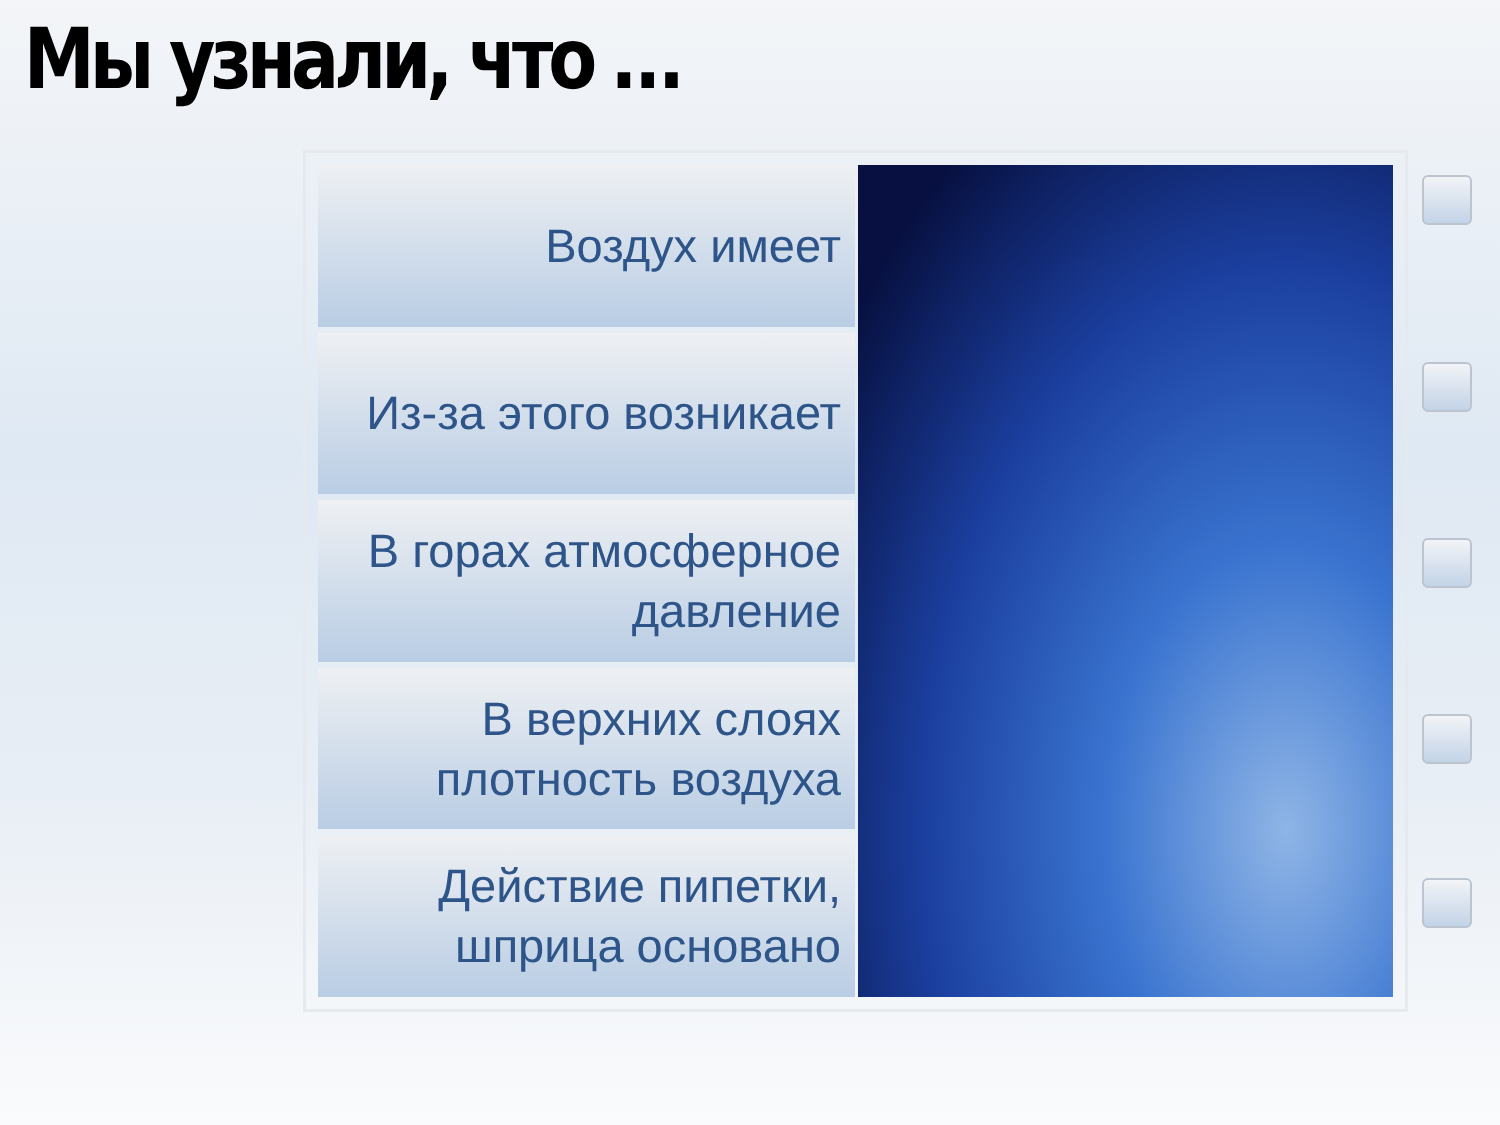Мы узнали, что …
Воздух имеет
Из-за этого возникает
В горах атмосферное
давление
В верхних слоях
плотность воздуха
Действие пипетки,
шприца основано